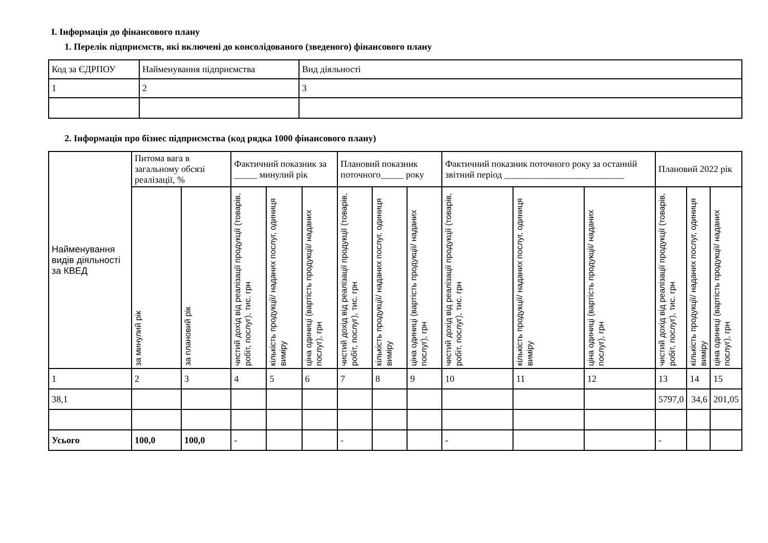І. Інформація до фінансового плану
1. Перелік підприємств, які включені до консолідованого (зведеного) фінансового плану
| Код за ЄДРПОУ | Найменування підприємства | Вид діяльності |
| 1 | 2 | 3 |
2. Інформація про бізнес підприємства (код рядка 1000 фінансового плану)
| Найменування видів діяльності за КВЕД | Питома вага в загальному обсязі реалізації, % | | Фактичний показник за _____ минулий рік | | | Плановий показник поточного_____ року | | | Фактичний показник поточного року за останній звітний період __________________________ | | | Плановий 2022 рік | | |
| --- | --- | --- | --- | --- | --- | --- | --- | --- | --- | --- | --- | --- | --- | --- |
| | за минулий рік | за плановий рік | чистий дохід від реалізації продукції (товарів, робіт, послуг), тис. грн | кількість продукції/ наданих послуг, одиниця виміру | ціна одиниці (вартість продукції/ наданих послуг), грн | чистий дохід від реалізації продукції (товарів, робіт, послуг), тис. грн | кількість продукції/ наданих послуг, одиниця виміру | ціна одиниці (вартість продукції/ наданих послуг), грн | чистий дохід від реалізації продукції (товарів, робіт, послуг), тис. грн | кількість продукції/ наданих послуг, одиниця виміру | ціна одиниці (вартість продукції/ наданих послуг), грн | чистий дохід від реалізації продукції (товарів, робіт, послуг), тис. грн | кількість продукції/ наданих послуг, одиниця виміру | ціна одиниці (вартість продукції/ наданих послуг), грн |
| 1 | 2 | 3 | 4 | 5 | 6 | 7 | 8 | 9 | 10 | 11 | 12 | 13 | 14 | 15 |
| 38,1 | | | | | | | | | | | | 5797,0 | 34,6 | 201,05 |
| Усього | 100,0 | 100,0 | - | | | - | | | - | | | - | | |